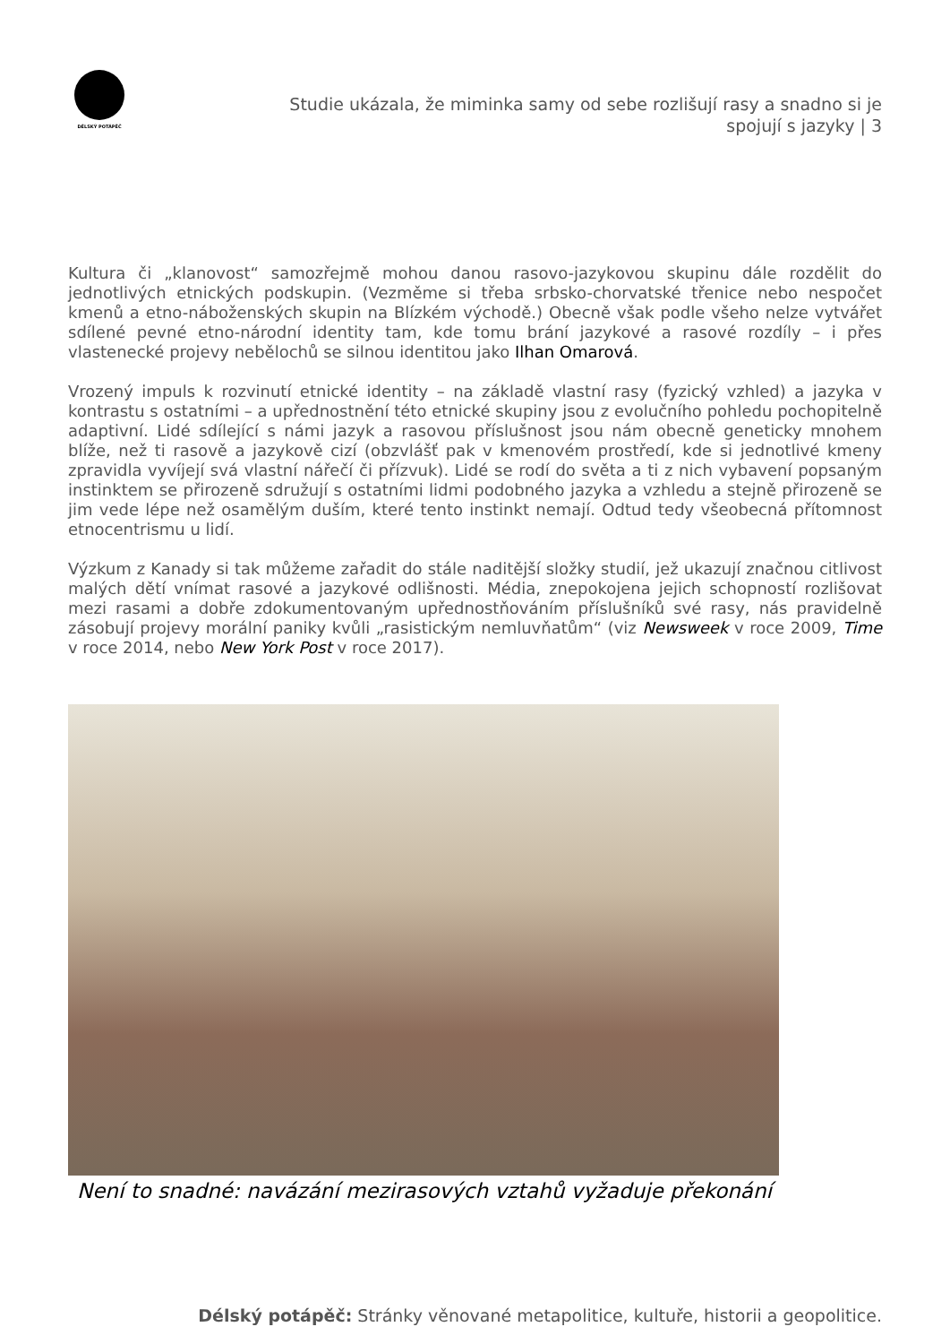DÉLSKÝ POTÁPĚČ
Studie ukázala, že miminka samy od sebe rozlišují rasy a snadno si je spojují s jazyky | 3
Kultura či „klanovost“ samozřejmě mohou danou rasovo-jazykovou skupinu dále rozdělit do jednotlivých etnických podskupin. (Vezměme si třeba srbsko-chorvatské třenice nebo nespočet kmenů a etno-náboženských skupin na Blízkém východě.) Obecně však podle všeho nelze vytvářet sdílené pevné etno-národní identity tam, kde tomu brání jazykové a rasové rozdíly – i přes vlastenecké projevy nebělochů se silnou identitou jako Ilhan Omarová.
Vrozený impuls k rozvinutí etnické identity – na základě vlastní rasy (fyzický vzhled) a jazyka v kontrastu s ostatními – a upřednostnění této etnické skupiny jsou z evolučního pohledu pochopitelně adaptivní. Lidé sdílející s námi jazyk a rasovou příslušnost jsou nám obecně geneticky mnohem blíže, než ti rasově a jazykově cizí (obzvlášť pak v kmenovém prostředí, kde si jednotlivé kmeny zpravidla vyvíjejí svá vlastní nářečí či přízvuk). Lidé se rodí do světa a ti z nich vybavení popsaným instinktem se přirozeně sdružují s ostatními lidmi podobného jazyka a vzhledu a stejně přirozeně se jim vede lépe než osamělým duším, které tento instinkt nemají. Odtud tedy všeobecná přítomnost etnocentrismu u lidí.
Výzkum z Kanady si tak můžeme zařadit do stále naditější složky studií, jež ukazují značnou citlivost malých dětí vnímat rasové a jazykové odlišnosti. Média, znepokojena jejich schopností rozlišovat mezi rasami a dobře zdokumentovaným upřednostňováním příslušníků své rasy, nás pravidelně zásobují projevy morální paniky kvůli „rasistickým nemluvňatům“ (viz Newsweek v roce 2009, Time v roce 2014, nebo New York Post v roce 2017).
Není to snadné: navázání mezirasových vztahů vyžaduje překonání
Délský potápěč: Stránky věnované metapolitice, kultuře, historii a geopolitice.